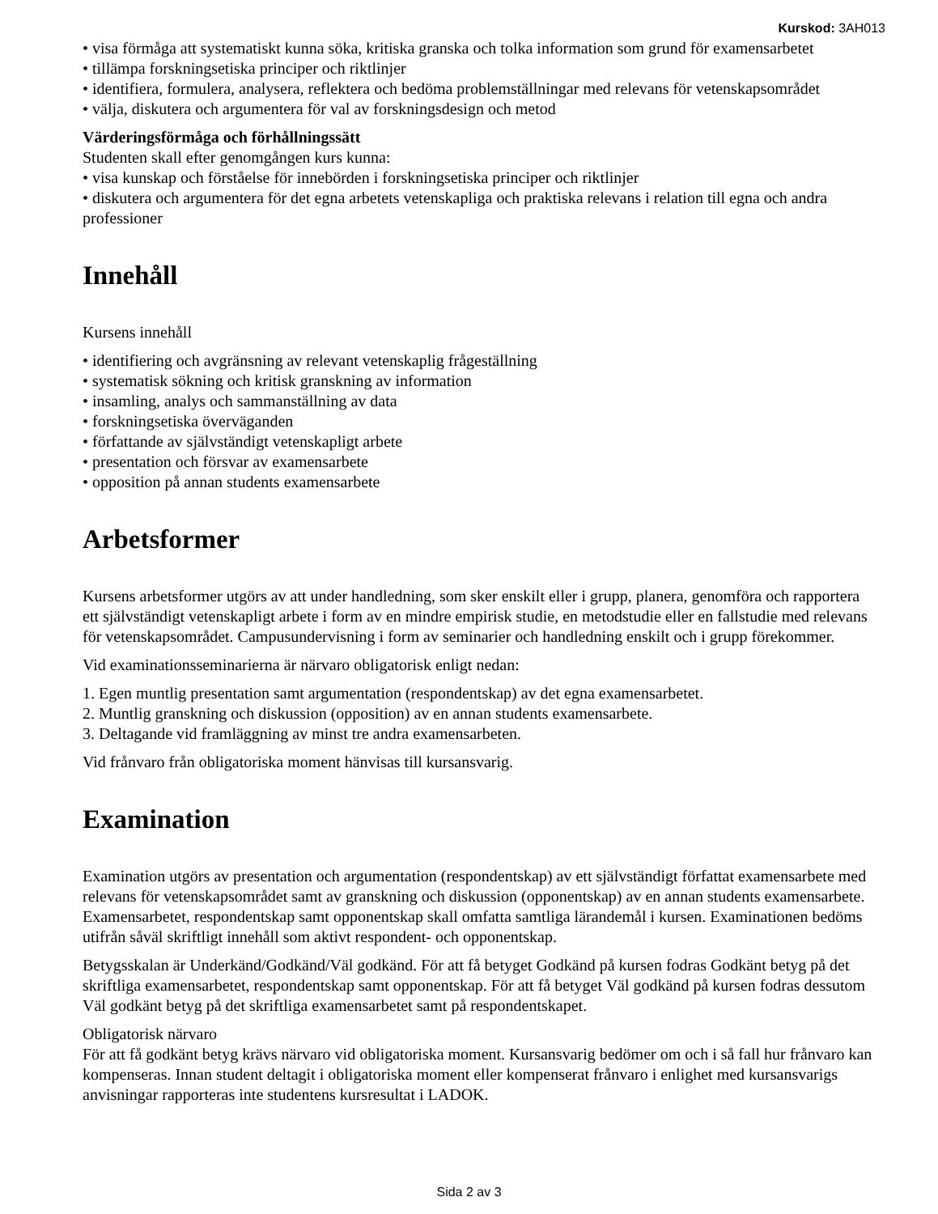Kurskod: 3AH013
• visa förmåga att systematiskt kunna söka, kritiska granska och tolka information som grund för examensarbetet
• tillämpa forskningsetiska principer och riktlinjer
• identifiera, formulera, analysera, reflektera och bedöma problemställningar med relevans för vetenskapsområdet
• välja, diskutera och argumentera för val av forskningsdesign och metod
Värderingsförmåga och förhållningssätt
Studenten skall efter genomgången kurs kunna:
• visa kunskap och förståelse för innebörden i forskningsetiska principer och riktlinjer
• diskutera och argumentera för det egna arbetets vetenskapliga och praktiska relevans i relation till egna och andra professioner
Innehåll
Kursens innehåll
• identifiering och avgränsning av relevant vetenskaplig frågeställning
• systematisk sökning och kritisk granskning av information
• insamling, analys och sammanställning av data
• forskningsetiska överväganden
• författande av självständigt vetenskapligt arbete
• presentation och försvar av examensarbete
• opposition på annan students examensarbete
Arbetsformer
Kursens arbetsformer utgörs av att under handledning, som sker enskilt eller i grupp, planera, genomföra och rapportera ett självständigt vetenskapligt arbete i form av en mindre empirisk studie, en metodstudie eller en fallstudie med relevans för vetenskapsområdet. Campusundervisning i form av seminarier och handledning enskilt och i grupp förekommer.
Vid examinationsseminarierna är närvaro obligatorisk enligt nedan:
1. Egen muntlig presentation samt argumentation (respondentskap) av det egna examensarbetet.
2. Muntlig granskning och diskussion (opposition) av en annan students examensarbete.
3. Deltagande vid framläggning av minst tre andra examensarbeten.
Vid frånvaro från obligatoriska moment hänvisas till kursansvarig.
Examination
Examination utgörs av presentation och argumentation (respondentskap) av ett självständigt författat examensarbete med relevans för vetenskapsområdet samt av granskning och diskussion (opponentskap) av en annan students examensarbete. Examensarbetet, respondentskap samt opponentskap skall omfatta samtliga lärandemål i kursen. Examinationen bedöms utifrån såväl skriftligt innehåll som aktivt respondent- och opponentskap.
Betygsskalan är Underkänd/Godkänd/Väl godkänd. För att få betyget Godkänd på kursen fodras Godkänt betyg på det skriftliga examensarbetet, respondentskap samt opponentskap. För att få betyget Väl godkänd på kursen fodras dessutom Väl godkänt betyg på det skriftliga examensarbetet samt på respondentskapet.
Obligatorisk närvaro
För att få godkänt betyg krävs närvaro vid obligatoriska moment. Kursansvarig bedömer om och i så fall hur frånvaro kan kompenseras. Innan student deltagit i obligatoriska moment eller kompenserat frånvaro i enlighet med kursansvarigs anvisningar rapporteras inte studentens kursresultat i LADOK.
Sida 2 av 3